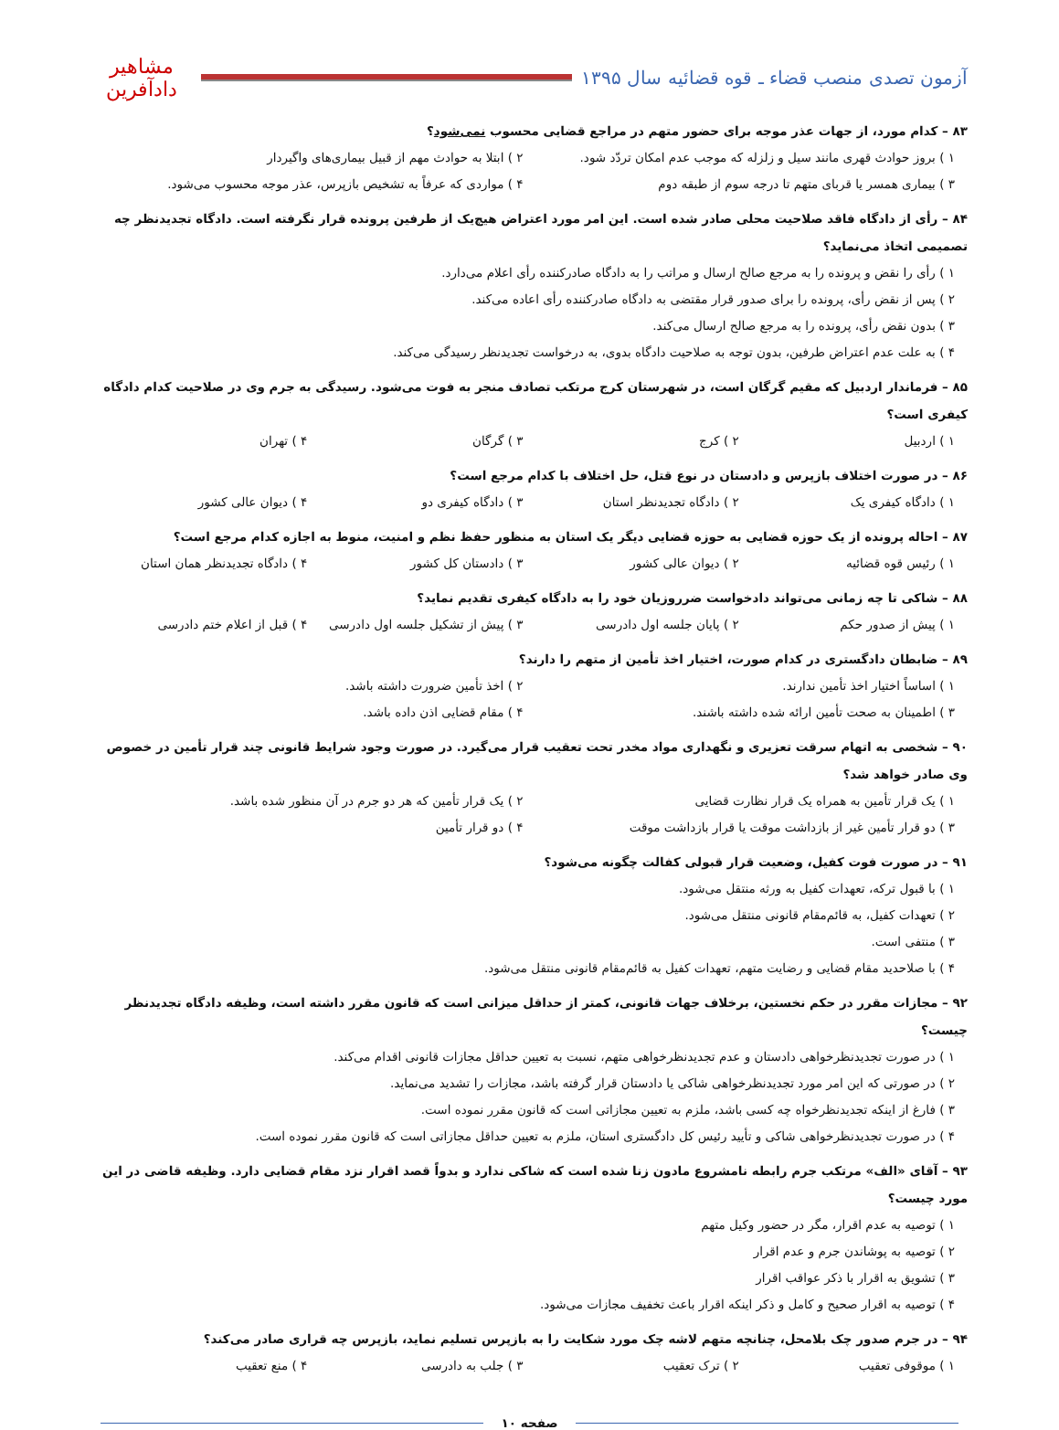آزمون تصدی منصب قضاء ـ قوه قضائیه سال ۱۳۹۵
مشاهیر دادآفرین
۸۳ – کدام مورد، از جهات عذر موجه برای حضور متهم در مراجع قضایی محسوب نمی‌شود؟
۱ ) بروز حوادث قهری مانند سیل و زلزله که موجب عدم امکان تردّد شود. ۲ ) ابتلا به حوادث مهم از قبیل بیماری‌های واگیردار
۳ ) بیماری همسر یا قربای متهم تا درجه سوم از طبقه دوم ۴ ) مواردی که عرفاً به تشخیص بازپرس، عذر موجه محسوب می‌شود.
۸۴ – رأی از دادگاه فاقد صلاحیت محلی صادر شده است. این امر مورد اعتراض هیچ‌یک از طرفین پرونده قرار نگرفته است. دادگاه تجدیدنظر چه تصمیمی اتخاذ می‌نماید؟
۱ ) رأی را نقض و پرونده را به مرجع صالح ارسال و مراتب را به دادگاه صادرکننده رأی اعلام می‌دارد.
۲ ) پس از نقض رأی، پرونده را برای صدور قرار مقتضی به دادگاه صادرکننده رأی اعاده می‌کند.
۳ ) بدون نقض رأی، پرونده را به مرجع صالح ارسال می‌کند.
۴ ) به علت عدم اعتراض طرفین، بدون توجه به صلاحیت دادگاه بدوی، به درخواست تجدیدنظر رسیدگی می‌کند.
۸۵ – فرماندار اردبیل که مقیم گرگان است، در شهرستان کرج مرتکب تصادف منجر به فوت می‌شود. رسیدگی به جرم وی در صلاحیت کدام دادگاه کیفری است؟
۱ ) اردبیل ۲ ) کرج ۳ ) گرگان ۴ ) تهران
۸۶ – در صورت اختلاف بازپرس و دادستان در نوع قتل، حل اختلاف با کدام مرجع است؟
۱ ) دادگاه کیفری یک ۲ ) دادگاه تجدیدنظر استان ۳ ) دادگاه کیفری دو ۴ ) دیوان عالی کشور
۸۷ – احاله پرونده از یک حوزه قضایی به حوزه قضایی دیگر یک استان به منظور حفظ نظم و امنیت، منوط به اجازه کدام مرجع است؟
۱ ) رئیس قوه قضائیه ۲ ) دیوان عالی کشور ۳ ) دادستان کل کشور ۴ ) دادگاه تجدیدنظر همان استان
۸۸ – شاکی تا چه زمانی می‌تواند دادخواست ضرروزیان خود را به دادگاه کیفری تقدیم نماید؟
۱ ) پیش از صدور حکم ۲ ) پایان جلسه اول دادرسی ۳ ) پیش از تشکیل جلسه اول دادرسی ۴ ) قبل از اعلام ختم دادرسی
۸۹ – ضابطان دادگستری در کدام صورت، اختیار اخذ تأمین از متهم را دارند؟
۱ ) اساساً اختیار اخذ تأمین ندارند. ۲ ) اخذ تأمین ضرورت داشته باشد.
۳ ) اطمینان به صحت تأمین ارائه شده داشته باشند. ۴ ) مقام قضایی اذن داده باشد.
۹۰ – شخصی به اتهام سرقت تعزیری و نگهداری مواد مخدر تحت تعقیب قرار می‌گیرد. در صورت وجود شرایط قانونی چند قرار تأمین در خصوص وی صادر خواهد شد؟
۱ ) یک قرار تأمین به همراه یک قرار نظارت قضایی ۲ ) یک قرار تأمین که هر دو جرم در آن منظور شده باشد.
۳ ) دو قرار تأمین غیر از بازداشت موقت یا قرار بازداشت موقت ۴ ) دو قرار تأمین
۹۱ – در صورت فوت کفیل، وضعیت قرار قبولی کفالت چگونه می‌شود؟
۱ ) با قبول ترکه، تعهدات کفیل به ورثه منتقل می‌شود.
۲ ) تعهدات کفیل، به قائم‌مقام قانونی منتقل می‌شود.
۳ ) منتفی است.
۴ ) با صلاحدید مقام قضایی و رضایت متهم، تعهدات کفیل به قائم‌مقام قانونی منتقل می‌شود.
۹۲ – مجازات مقرر در حکم نخستین، برخلاف جهات قانونی، کمتر از حداقل میزانی است که قانون مقرر داشته است، وظیفه دادگاه تجدیدنظر چیست؟
۱ ) در صورت تجدیدنظرخواهی دادستان و عدم تجدیدنظرخواهی متهم، نسبت به تعیین حداقل مجازات قانونی اقدام می‌کند.
۲ ) در صورتی که این امر مورد تجدیدنظرخواهی شاکی یا دادستان قرار گرفته باشد، مجازات را تشدید می‌نماید.
۳ ) فارغ از اینکه تجدیدنظرخواه چه کسی باشد، ملزم به تعیین مجازاتی است که قانون مقرر نموده است.
۴ ) در صورت تجدیدنظرخواهی شاکی و تأیید رئیس کل دادگستری استان، ملزم به تعیین حداقل مجازاتی است که قانون مقرر نموده است.
۹۳ – آقای «الف» مرتکب جرم رابطه نامشروع مادون زنا شده است که شاکی ندارد و بدواً قصد اقرار نزد مقام قضایی دارد. وظیفه قاضی در این مورد چیست؟
۱ ) توصیه به عدم اقرار، مگر در حضور وکیل متهم
۲ ) توصیه به پوشاندن جرم و عدم اقرار
۳ ) تشویق به اقرار با ذکر عواقب اقرار
۴ ) توصیه به اقرار صحیح و کامل و ذکر اینکه اقرار باعث تخفیف مجازات می‌شود.
۹۴ – در جرم صدور چک بلامحل، چنانچه متهم لاشه چک مورد شکایت را به بازپرس تسلیم نماید، بازپرس چه قراری صادر می‌کند؟
۱ ) موقوفی تعقیب ۲ ) ترک تعقیب ۳ ) جلب به دادرسی ۴ ) منع تعقیب
صفحه ۱۰